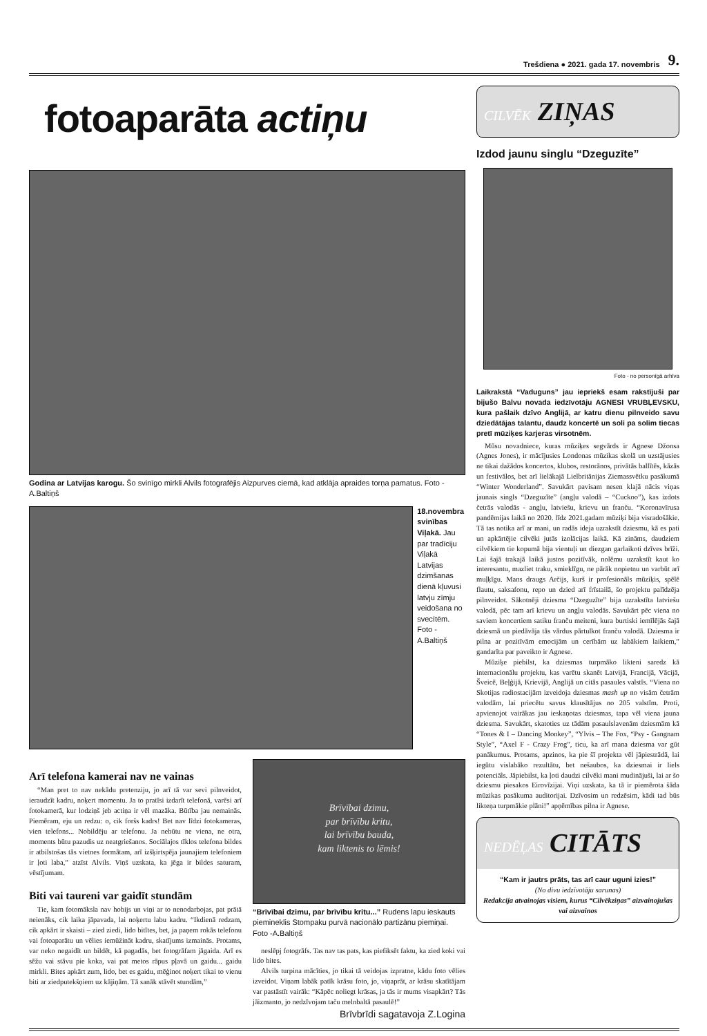Trešdiena ● 2021. gada 17. novembris 9.
fotoaparāta actiņu
Godina ar Latvijas karogu. Šo svinīgo mirkli Alvils fotografējis Aizpurves ciemā, kad atklāja apraides torņa pamatus. Foto -A.Baltiņš
18.novembra svinības Viļakā. Jau par tradīciju Viļakā Latvijas dzimšanas dienā kļuvusi latvju zīmju veidošana no svecītēm.
Foto -A.Baltiņš
Arī telefona kamerai nav ne vainas
“Man pret to nav nekādu pretenziju, jo arī tā var sevi pilnveidot, ieraudzīt kadru, noķert momentu. Ja to pratīsi izdarīt telefonā, varēsi arī fotokamerā, kur lodziņš jeb actiņa ir vēl mazāka. Būtība jau nemainās. Piemēram, eju un redzu: o, cik foršs kadrs! Bet nav līdzi fotokameras, vien telefons... Nobildēju ar telefonu. Ja nebūtu ne viena, ne otra, moments būtu pazudis uz neatgriešanos. Sociālajos tīklos telefona bildes ir atbilstošas tās vietnes formātam, arī izšķirtspēja jaunajiem telefoniem ir ļoti laba,” atzīst Alvils. Viņš uzskata, ka jēga ir bildes saturam, vēstījumam.
Biti vai taureni var gaidīt stundām
Tie, kam fotomāksla nav hobijs un viņi ar to nenodarbojas, pat prātā neienāks, cik laika jāpavada, lai noķertu labu kadru. “Ikdienā redzam, cik apkārt ir skaisti – zied ziedi, lido bitītes, bet, ja paņem rokās telefonu vai fotoaparātu un vēlies iemūžināt kadru, skatījums izmainās. Protams, var neko negaidīt un bildēt, kā pagadās, bet fotogrāfam jāgaida. Arī es sēžu vai stāvu pie koka, vai pat metos rāpus pļavā un gaidu... gaidu mirkli. Bites apkārt zum, lido, bet es gaidu, mēģinot noķert tikai to vienu biti ar ziedputekšņiem uz kājiņām. Tā sanāk stāvēt stundām,”
Brīvībai dzimu,
par brīvību kritu,
lai brīvību bauda,
kam liktenis to lēmis!
“Brīvībai dzimu, par brīvību kritu...” Rudens lapu ieskauts piemineklis Stompaku purvā nacionālo partizānu piemiņai. Foto -A.Baltiņš
neslēpj fotogrāfs. Tas nav tas pats, kas piefiksēt faktu, ka zied koki vai lido bites.
Alvils turpina mācīties, jo tikai tā veidojas izpratne, kādu foto vēlies izveidot. Viņam labāk patīk krāsu foto, jo, viņaprāt, ar krāsu skatītājam var pastāstīt vairāk: “Kāpēc noliegt krāsas, ja tās ir mums visapkārt? Tās jāizmanto, jo nedzīvojam taču melnbaltā pasaulē!”
Brīvbrīdi sagatavoja Z.Logina
CILVĒK ZIŅAS
Izdod jaunu singlu “Dzeguzīte”
Foto - no personīgā arhīva
Laikrakstā “Vaduguns” jau iepriekš esam rakstījuši par bijušo Balvu novada iedzīvotāju AGNESI VRUBĻEVSKU, kura pašlaik dzīvo Anglijā, ar katru dienu pilnveido savu dziedātājas talantu, daudz koncertē un soli pa solim tiecas pretī mūziķes karjeras virsotnēm.
Mūsu novadniece, kuras mūziķes segvārds ir Agnese Džonsa (Agnes Jones), ir mācījusies Londonas mūzikas skolā un uzstājusies ne tikai dažādos koncertos, klubos, restorānos, privātās ballītēs, kāzās un festivālos, bet arī lielākajā Lielbritānijas Ziemassvētku pasākumā “Winter Wonderland”. Savukārt pavisam nesen klajā nācis viņas jaunais singls “Dzeguzīte” (angļu valodā – “Cuckoo”), kas izdots četrās valodās - angļu, latviešu, krievu un franču. “Koronavīrusa pandēmijas laikā no 2020. līdz 2021.gadam mūziķi bija visradošākie. Tā tas notika arī ar mani, un radās ideja uzrakstīt dziesmu, kā es pati un apkārtējie cilvēki jutās izolācijas laikā. Kā zināms, daudziem cilvēkiem tie kopumā bija vientuļi un diezgan garlaikoti dzīves brīži. Lai šajā trakajā laikā justos pozitīvāk, nolēmu uzrakstīt kaut ko interesantu, mazliet traku, smieklīgu, ne pārāk nopietnu un varbūt arī muļķīgu. Mans draugs Arčijs, kurš ir profesionāls mūziķis, spēlē flautu, saksafonu, repo un dzied arī frīstailā, šo projektu palīdzēja pilnveidot. Sākotnēji dziesma “Dzeguzīte” bija uzrakstīta latviešu valodā, pēc tam arī krievu un angļu valodās. Savukārt pēc viena no saviem koncertiem satiku franču meiteni, kura burtiski iemīlējās šajā dziesmā un piedāvāja tās vārdus pārtulkot franču valodā. Dziesma ir pilna ar pozitīvām emocijām un cerībām uz labākiem laikiem,” gandarīta par paveikto ir Agnese.
Mūziķe piebilst, ka dziesmas turpmāko likteni saredz kā internacionālu projektu, kas varētu skanēt Latvijā, Francijā, Vācijā, Šveicē, Beļģijā, Krievijā, Anglijā un citās pasaules valstīs. “Viena no Skotijas radiostacijām izveidoja dziesmas mash up no visām četrām valodām, lai priecētu savus klausītājus no 205 valstīm. Proti, apvienojot vairākas jau ieskaņotas dziesmas, tapa vēl viena jauna dziesma. Savukārt, skatoties uz tādām pasaulslavenām dziesmām kā “Tones & I – Dancing Monkey”, “Ylvis – The Fox, “Psy - Gangnam Style”, “Axel F - Crazy Frog”, ticu, ka arī mana dziesma var gūt panākumus. Protams, apzinos, ka pie šī projekta vēl jāpiestrādā, lai iegūtu vislabāko rezultātu, bet nešaubos, ka dziesmai ir liels potenciāls. Jāpiebilst, ka ļoti daudzi cilvēki mani mudinājuši, lai ar šo dziesmu piesakos Eirovīzijai. Viņi uzskata, ka tā ir piemērota šāda mūzikas pasākuma auditorijai. Dzīvosim un redzēsim, kādi tad būs likteņa turpmākie plāni!” apņēmības pilna ir Agnese.
NEDĒĻAS CITĀTS
“Kam ir jautrs prāts, tas arī caur uguni izies!”
(No divu iedzīvotāju sarunas)
Redakcija atvainojas visiem, kurus “Cilvēkziņas” aizvainojušas vai aizvainos